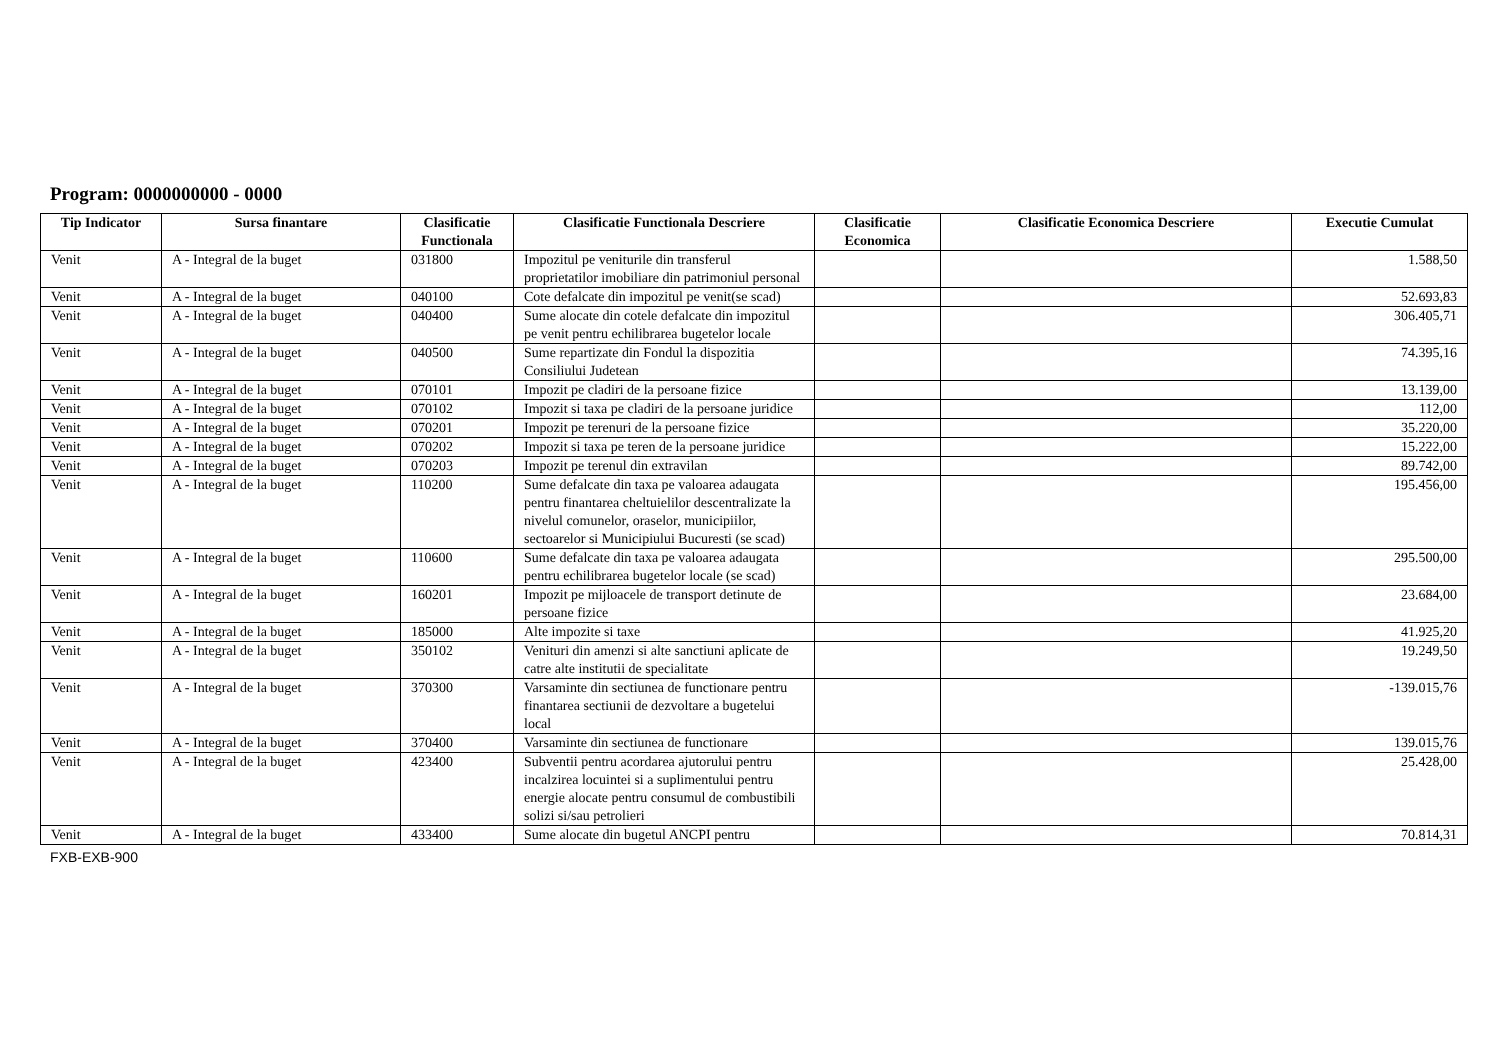Program: 0000000000 - 0000
| Tip Indicator | Sursa finantare | Clasificatie Functionala | Clasificatie Functionala Descriere | Clasificatie Economica | Clasificatie Economica Descriere | Executie Cumulat |
| --- | --- | --- | --- | --- | --- | --- |
| Venit | A - Integral de la buget | 031800 | Impozitul pe veniturile din transferul proprietatilor imobiliare din patrimoniul personal | | | 1.588,50 |
| Venit | A - Integral de la buget | 040100 | Cote defalcate din impozitul pe venit(se scad) | | | 52.693,83 |
| Venit | A - Integral de la buget | 040400 | Sume alocate din cotele defalcate din impozitul pe venit pentru echilibrarea bugetelor locale | | | 306.405,71 |
| Venit | A - Integral de la buget | 040500 | Sume repartizate din Fondul la dispozitia Consiliului Judetean | | | 74.395,16 |
| Venit | A - Integral de la buget | 070101 | Impozit pe cladiri de la persoane fizice | | | 13.139,00 |
| Venit | A - Integral de la buget | 070102 | Impozit si taxa pe cladiri de la persoane juridice | | | 112,00 |
| Venit | A - Integral de la buget | 070201 | Impozit pe terenuri de la persoane fizice | | | 35.220,00 |
| Venit | A - Integral de la buget | 070202 | Impozit si taxa pe teren de la persoane juridice | | | 15.222,00 |
| Venit | A - Integral de la buget | 070203 | Impozit pe terenul din extravilan | | | 89.742,00 |
| Venit | A - Integral de la buget | 110200 | Sume defalcate din taxa pe valoarea adaugata pentru finantarea cheltuielilor descentralizate la nivelul comunelor, oraselor, municipiilor, sectoarelor si Municipiului Bucuresti (se scad) | | | 195.456,00 |
| Venit | A - Integral de la buget | 110600 | Sume defalcate din taxa pe valoarea adaugata pentru echilibrarea bugetelor locale (se scad) | | | 295.500,00 |
| Venit | A - Integral de la buget | 160201 | Impozit pe mijloacele de transport detinute de persoane fizice | | | 23.684,00 |
| Venit | A - Integral de la buget | 185000 | Alte impozite si taxe | | | 41.925,20 |
| Venit | A - Integral de la buget | 350102 | Venituri din amenzi si alte sanctiuni aplicate de catre alte institutii de specialitate | | | 19.249,50 |
| Venit | A - Integral de la buget | 370300 | Varsaminte din sectiunea de functionare pentru finantarea sectiunii de dezvoltare a bugetelui local | | | -139.015,76 |
| Venit | A - Integral de la buget | 370400 | Varsaminte din sectiunea de functionare | | | 139.015,76 |
| Venit | A - Integral de la buget | 423400 | Subventii pentru acordarea ajutorului pentru incalzirea locuintei si a suplimentului pentru energie alocate pentru consumul de combustibili solizi si/sau petrolieri | | | 25.428,00 |
| Venit | A - Integral de la buget | 433400 | Sume alocate din bugetul ANCPI pentru | | | 70.814,31 |
FXB-EXB-900